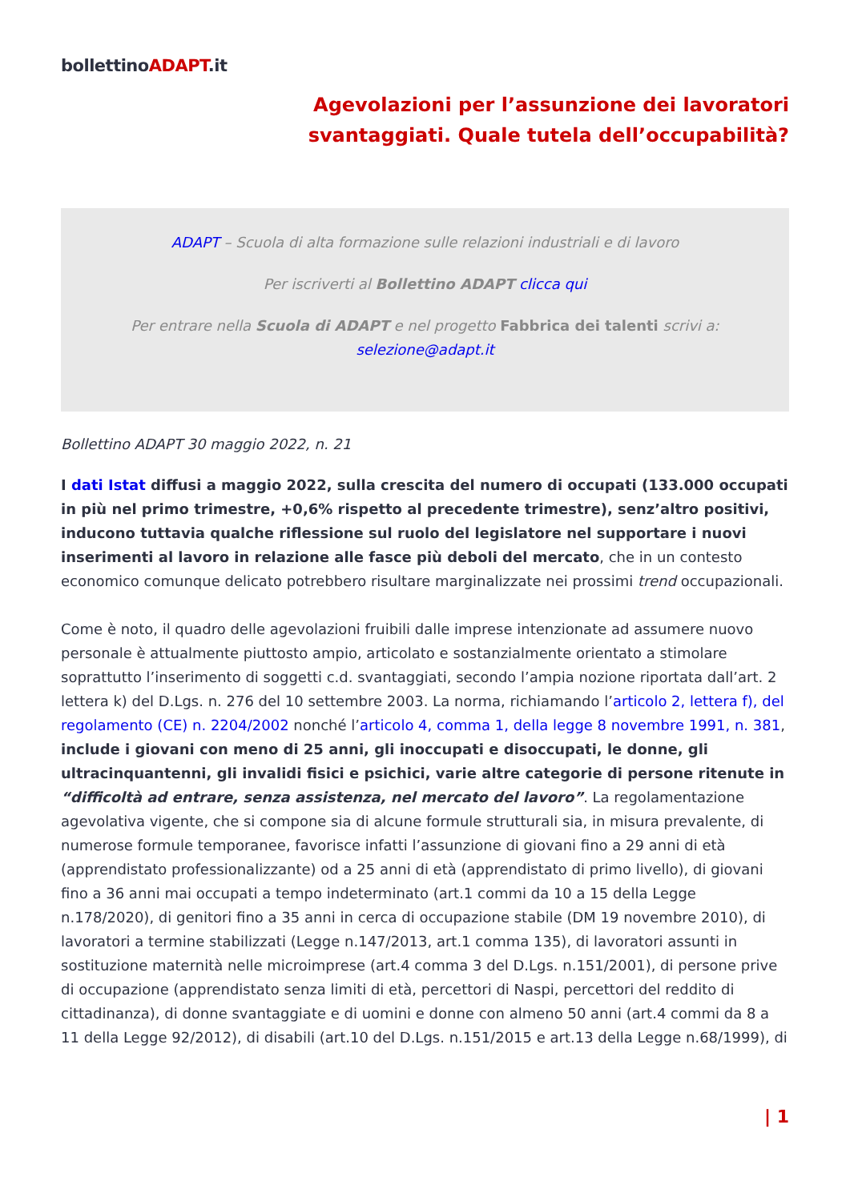bollettinoADAPT.it
Agevolazioni per l’assunzione dei lavoratori
svantaggiati. Quale tutela dell’occupabilità?
ADAPT – Scuola di alta formazione sulle relazioni industriali e di lavoro
Per iscriverti al Bollettino ADAPT clicca qui
Per entrare nella Scuola di ADAPT e nel progetto Fabbrica dei talenti scrivi a:
selezione@adapt.it
Bollettino ADAPT 30 maggio 2022, n. 21
I dati Istat diffusi a maggio 2022, sulla crescita del numero di occupati (133.000 occupati in più nel primo trimestre, +0,6% rispetto al precedente trimestre), senz’altro positivi, inducono tuttavia qualche riflessione sul ruolo del legislatore nel supportare i nuovi inserimenti al lavoro in relazione alle fasce più deboli del mercato, che in un contesto economico comunque delicato potrebbero risultare marginalizzate nei prossimi trend occupazionali.
Come è noto, il quadro delle agevolazioni fruibili dalle imprese intenzionate ad assumere nuovo personale è attualmente piuttosto ampio, articolato e sostanzialmente orientato a stimolare soprattutto l’inserimento di soggetti c.d. svantaggiati, secondo l’ampia nozione riportata dall’art. 2 lettera k) del D.Lgs. n. 276 del 10 settembre 2003. La norma, richiamando l’articolo 2, lettera f), del regolamento (CE) n. 2204/2002 nonché l’articolo 4, comma 1, della legge 8 novembre 1991, n. 381, include i giovani con meno di 25 anni, gli inoccupati e disoccupati, le donne, gli ultracinquantenni, gli invalidi fisici e psichici, varie altre categorie di persone ritenute in “difficoltà ad entrare, senza assistenza, nel mercato del lavoro”. La regolamentazione agevolativa vigente, che si compone sia di alcune formule strutturali sia, in misura prevalente, di numerose formule temporanee, favorisce infatti l’assunzione di giovani fino a 29 anni di età (apprendistato professionalizzante) od a 25 anni di età (apprendistato di primo livello), di giovani fino a 36 anni mai occupati a tempo indeterminato (art.1 commi da 10 a 15 della Legge n.178/2020), di genitori fino a 35 anni in cerca di occupazione stabile (DM 19 novembre 2010), di lavoratori a termine stabilizzati (Legge n.147/2013, art.1 comma 135), di lavoratori assunti in sostituzione maternità nelle microimprese (art.4 comma 3 del D.Lgs. n.151/2001), di persone prive di occupazione (apprendistato senza limiti di età, percettori di Naspi, percettori del reddito di cittadinanza), di donne svantaggiate e di uomini e donne con almeno 50 anni (art.4 commi da 8 a 11 della Legge 92/2012), di disabili (art.10 del D.Lgs. n.151/2015 e art.13 della Legge n.68/1999), di
| 1